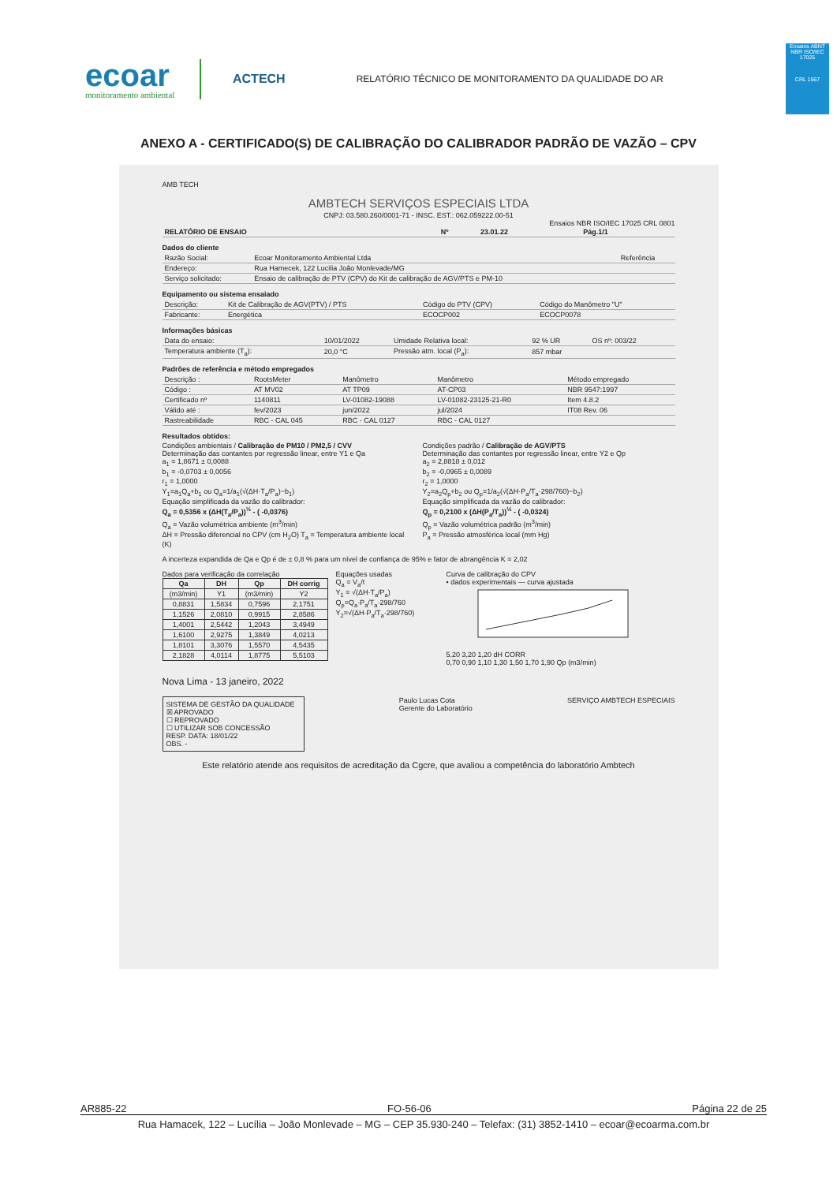ecoar
monitoramento ambiental
ACTECH
RELATÓRIO TÉCNICO DE MONITORAMENTO DA QUALIDADE DO AR
Ensaios ABNT NBR ISO/IEC 17025
CRL 1567
ANEXO A - CERTIFICADO(S) DE CALIBRAÇÃO DO CALIBRADOR PADRÃO DE VAZÃO – CPV
AMB TECH
AMBTECH SERVIÇOS ESPECIAIS LTDA
CNPJ: 03.580.260/0001-71 - INSC. EST.: 062.059222.00-51
Ensaios NBR ISO/IEC 17025 CRL 0801
| RELATÓRIO DE ENSAIO | Nº | 23.01.22 | Pág.1/1 |
| --- | --- | --- | --- |
Dados do cliente
| Razão Social: | Ecoar Monitoramento Ambiental Ltda | Referência |
| Endereço: | Rua Hamecek, 122 Lucilia João Monlevade/MG | |
| Serviço solicitado: | Ensaio de calibração de PTV (CPV) do Kit de calibração de AGV/PTS e PM-10 | |
Equipamento ou sistema ensaiado
| Descrição: | Kit de Calibração de AGV(PTV) / PTS | Código do PTV (CPV) | Código do Manômetro "U" |
| Fabricante: | Energética | ECOCP002 | ECOCP0078 |
Informações básicas
| Data do ensaio: | 10/01/2022 | Umidade Relativa local: | 92 % UR | OS nº: 003/22 |
| Temperatura ambiente (T<sub>a</sub>): | 20,0 °C | Pressão atm. local (P<sub>a</sub>): | 857 mbar | |
Padrões de referência e método empregados
| Descrição : | RootsMeter | Manômetro | Manômetro | Método empregado |
| Código : | AT MV02 | AT TP09 | AT-CP03 | NBR 9547:1997 |
| Certificado nº | 1140811 | LV-01082-19088 | LV-01082-23125-21-R0 | Item 4.8.2 |
| Válido até : | fev/2023 | jun/2022 | jul/2024 | IT08 Rev. 06 |
| Rastreabilidade | RBC - CAL 045 | RBC - CAL 0127 | RBC - CAL 0127 | |
Resultados obtidos:
Condições ambientais / Calibração de PM10 / PM2,5 / CVV
Determinação das contantes por regressão linear, entre Y1 e Qa
a<sub>1</sub> = 1,8671 ± 0,0088
b<sub>1</sub> = -0,0703 ± 0,0056
r<sub>1</sub> = 1,0000
Y<sub>1</sub>=a<sub>1</sub>Q<sub>a</sub>+b<sub>1</sub> ou Q<sub>a</sub>=1/a<sub>1</sub>(√(ΔH·T<sub>a</sub>/P<sub>a</sub>)−b<sub>1</sub>)
Equação simplificada da vazão do calibrador:
Q<sub>a</sub> = 0,5356 x (ΔH(T<sub>a</sub>/P<sub>a</sub>))<sup>½</sup> - ( -0,0376)
Q<sub>a</sub> = Vazão volumétrica ambiente (m<sup>3</sup>/min)
ΔH = Pressão diferencial no CPV (cm H<sub>2</sub>O) T<sub>a</sub> = Temperatura ambiente local (K)
Condições padrão / Calibração de AGV/PTS
Determinação das contantes por regressão linear, entre Y2 e Qp
a<sub>2</sub> = 2,8818 ± 0,012
b<sub>2</sub> = -0,0965 ± 0,0089
r<sub>2</sub> = 1,0000
Y<sub>2</sub>=a<sub>2</sub>Q<sub>p</sub>+b<sub>2</sub> ou Q<sub>p</sub>=1/a<sub>2</sub>(√(ΔH·P<sub>a</sub>/T<sub>a</sub>·298/760)−b<sub>2</sub>)
Equação simplificada da vazão do calibrador:
Q<sub>p</sub> = 0,2100 x (ΔH(P<sub>a</sub>/T<sub>a</sub>))<sup>½</sup> - ( -0,0324)
Q<sub>p</sub> = Vazão volumétrica padrão (m<sup>3</sup>/min)
P<sub>a</sub> = Pressão atmosférica local (mm Hg)
A incerteza expandida de Qa e Qp é de ± 0,8 % para um nível de confiança de 95% e fator de abrangência K = 2,02
Dados para verificação da correlação
| Qa | DH | Qp | DH corrig |
| --- | --- | --- | --- |
| (m3/min) | Y1 | (m3/min) | Y2 |
| 0,8831 | 1,5834 | 0,7596 | 2,1751 |
| 1,1526 | 2,0810 | 0,9915 | 2,8586 |
| 1,4001 | 2,5442 | 1,2043 | 3,4949 |
| 1,6100 | 2,9275 | 1,3849 | 4,0213 |
| 1,8101 | 3,3076 | 1,5570 | 4,5435 |
| 2,1828 | 4,0114 | 1,8775 | 5,5103 |
Equações usadas
Q<sub>a</sub> = V<sub>a</sub>/t
Y<sub>1</sub> = √(ΔH·T<sub>a</sub>/P<sub>a</sub>)
Q<sub>p</sub>=Q<sub>a</sub>·P<sub>a</sub>/T<sub>a</sub>·298/760
Y<sub>2</sub>=√(ΔH·P<sub>a</sub>/T<sub>a</sub>·298/760)
Curva de calibração do CPV
• dados experimentais — curva ajustada
5,20 3,20 1,20 dH CORR
0,70 0,90 1,10 1,30 1,50 1,70 1,90 Qp (m3/min)
Nova Lima - 13 janeiro, 2022
SISTEMA DE GESTÃO DA QUALIDADE
☒ APROVADO
☐ REPROVADO
☐ UTILIZAR SOB CONCESSÃO
RESP. DATA: 18/01/22
OBS. -
Paulo Lucas Cota
Gerente do Laboratório
SERVIÇO AMBTECH ESPECIAIS
Este relatório atende aos requisitos de acreditação da Cgcre, que avaliou a competência do laboratório Ambtech
AR885-22 FO-56-06 Página 22 de 25
Rua Hamacek, 122 – Lucília – João Monlevade – MG – CEP 35.930-240 – Telefax: (31) 3852-1410 – ecoar@ecoarma.com.br